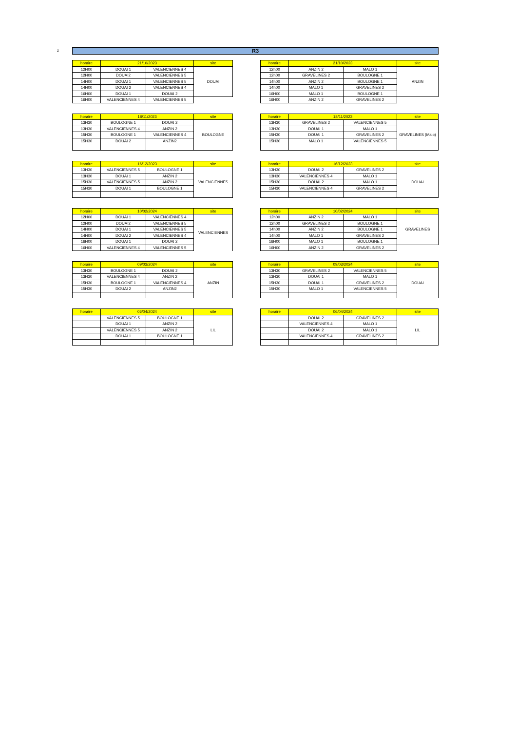z R3
| horaire | 21/10/2023 | | site |
| --- | --- | --- | --- |
| 12H00 | DOUAI 1 | VALENCIENNES 4 | DOUAI |
| 12H00 | DOUAI2 | VALENCIENNES 5 | |
| 14H00 | DOUAI 1 | VALENCIENNES 5 | |
| 14H00 | DOUAI 2 | VALENCIENNES 4 | |
| 16H00 | DOUAI 1 | DOUAI 2 | |
| 16H00 | VALENCIENNES 4 | VALENCIENNES 5 | |
| horaire | 21/10/2023 | | site |
| --- | --- | --- | --- |
| 12h00 | ANZIN 2 | MALO 1 | ANZIN |
| 12h00 | GRAVELINES 2 | BOULOGNE 1 | |
| 14h00 | ANZIN 2 | BOULOGNE 1 | |
| 14h00 | MALO 1 | GRAVELINES 2 | |
| 16H00 | MALO 1 | BOULOGNE 1 | |
| 16H00 | ANZIN 2 | GRAVELINES 2 | |
| horaire | 18/11/2023 | | site |
| --- | --- | --- | --- |
| 13H30 | BOULOGNE 1 | DOUAI 2 | BOULOGNE |
| 13H30 | VALENCIENNES 4 | ANZIN 2 | |
| 15H30 | BOULOGNE 1 | VALENCIENNES 4 | |
| 15H30 | DOUAI 2 | ANZIN2 | |
| horaire | 18/11/2023 | | site |
| --- | --- | --- | --- |
| 13H30 | GRAVELINES 2 | VALENCIENNES 5 | GRAVELINES (Malo) |
| 13H30 | DOUAI 1 | MALO 1 | |
| 15H30 | DOUAI 1 | GRAVELINES 2 | |
| 15H30 | MALO 1 | VALENCIENNES 5 | |
| horaire | 16/12/2023 | | site |
| --- | --- | --- | --- |
| 13H30 | VALENCIENNES 5 | BOULOGNE 1 | VALENCIENNES |
| 13H30 | DOUAI 1 | ANZIN 2 | |
| 15H30 | VALENCIENNES 5 | ANZIN 2 | |
| 15H30 | DOUAI 1 | BOULOGNE 1 | |
| horaire | 16/12/2023 | | site |
| --- | --- | --- | --- |
| 13H30 | DOUAI 2 | GRAVELINES 2 | DOUAI |
| 13H30 | VALENCIENNES 4 | MALO 1 | |
| 15H30 | DOUAI 2 | MALO 1 | |
| 15H30 | VALENCIENNES 4 | GRAVELINES 2 | |
| horaire | 10/02/2024 | | site |
| --- | --- | --- | --- |
| 12H00 | DOUAI 1 | VALENCIENNES 4 | VALENCIENNES |
| 12H00 | DOUAI2 | VALENCIENNES 5 | |
| 14H00 | DOUAI 1 | VALENCIENNES 5 | |
| 14H00 | DOUAI 2 | VALENCIENNES 4 | |
| 16H00 | DOUAI 1 | DOUAI 2 | |
| 16H00 | VALENCIENNES 4 | VALENCIENNES 5 | |
| horaire | 10/02/2024 | | site |
| --- | --- | --- | --- |
| 12h00 | ANZIN 2 | MALO 1 | GRAVELINES |
| 12h00 | GRAVELINES 2 | BOULOGNE 1 | |
| 14h00 | ANZIN 2 | BOULOGNE 1 | |
| 14h00 | MALO 1 | GRAVELINES 2 | |
| 16H00 | MALO 1 | BOULOGNE 1 | |
| 16H00 | ANZIN 2 | GRAVELINES 2 | |
| horaire | 09/03/2024 | | site |
| --- | --- | --- | --- |
| 13H30 | BOULOGNE 1 | DOUAI 2 | ANZIN |
| 13H30 | VALENCIENNES 4 | ANZIN 2 | |
| 15H30 | BOULOGNE 1 | VALENCIENNES 4 | |
| 15H30 | DOUAI 2 | ANZIN2 | |
| horaire | 09/03/2024 | | site |
| --- | --- | --- | --- |
| 13H30 | GRAVELINES 2 | VALENCIENNES 5 | DOUAI |
| 13H30 | DOUAI 1 | MALO 1 | |
| 15H30 | DOUAI 1 | GRAVELINES 2 | |
| 15H30 | MALO 1 | VALENCIENNES 5 | |
| horaire | 06/04/2024 | | site |
| --- | --- | --- | --- |
| | VALENCIENNES 5 | BOULOGNE 1 | LIL |
| | DOUAI 1 | ANZIN 2 | |
| | VALENCIENNES 5 | ANZIN 2 | |
| | DOUAI 1 | BOULOGNE 1 | |
| horaire | 06/04/2024 | | site |
| --- | --- | --- | --- |
| | DOUAI 2 | GRAVELINES 2 | LIL |
| | VALENCIENNES 4 | MALO 1 | |
| | DOUAI 2 | MALO 1 | |
| | VALENCIENNES 4 | GRAVELINES 2 | |